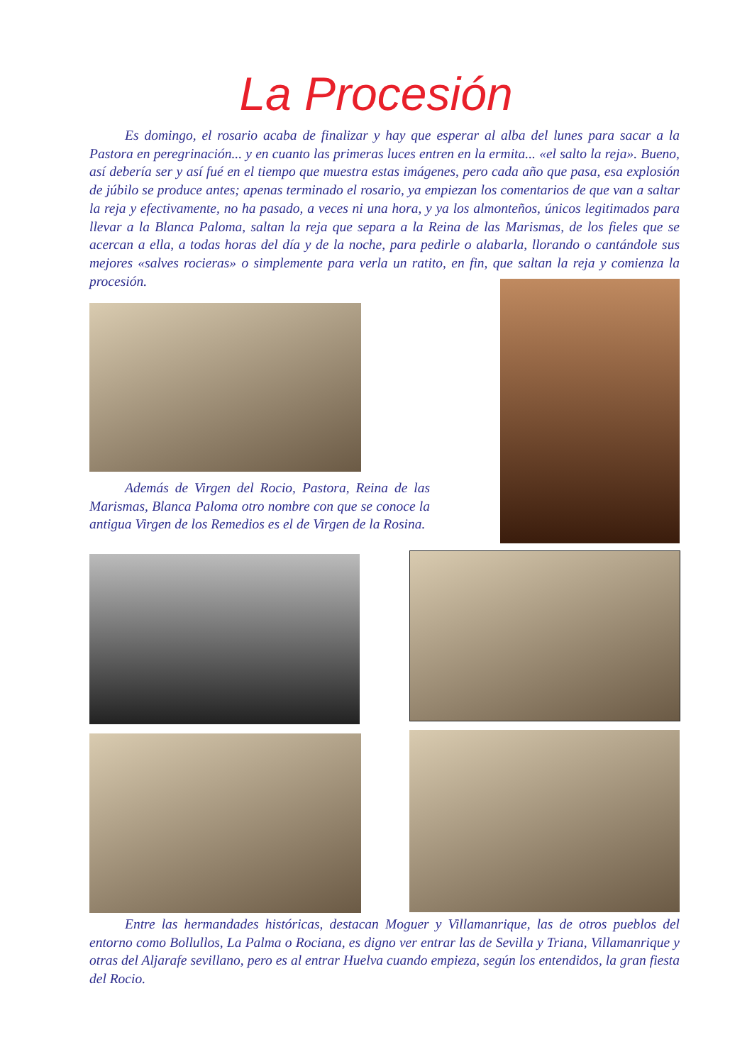La Procesión
Es domingo, el rosario acaba de finalizar y hay que esperar al alba del lunes para sacar a la Pastora en peregrinación... y en cuanto las primeras luces entren en la ermita... «el salto la reja». Bueno, así debería ser y así fué en el tiempo que muestra estas imágenes, pero cada año que pasa, esa explosión de júbilo se produce antes; apenas terminado el rosario, ya empiezan los comentarios de que van a saltar la reja y efectivamente, no ha pasado, a veces ni una hora, y ya los almonteños, únicos legitimados para llevar a la Blanca Paloma, saltan la reja que separa a la Reina de las Marismas, de los fieles que se acercan a ella, a todas horas del día y de la noche, para pedirle o alabarla, llorando o cantándole sus mejores «salves rocieras» o simplemente para verla un ratito, en fin, que saltan la reja y comienza la procesión.
Además de Virgen del Rocio, Pastora, Reina de las Marismas, Blanca Paloma otro nombre con que se conoce la antigua Virgen de los Remedios es el de Virgen de la Rosina.
Entre las hermandades históricas, destacan Moguer y Villamanrique, las de otros pueblos del entorno como Bollullos, La Palma o Rociana, es digno ver entrar las de Sevilla y Triana, Villamanrique y otras del Aljarafe sevillano, pero es al entrar Huelva cuando empieza, según los entendidos, la gran fiesta del Rocio.